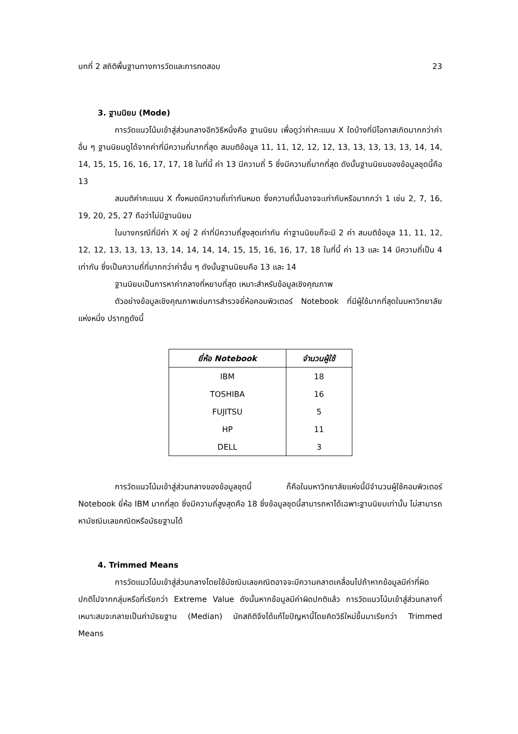บทที่ 2 สถิติพื้นฐานทางการวัดและการทดสอบ 23
3. ฐานนิยม (Mode)
การวัดแนวโน้มเข้าสู่ส่วนกลางอีกวิธีหนึ่งคือ ฐานนิยม เพื่อดูว่าค่าคะแนน X ใดบ้างที่มีโอกาสเกิดมากกว่าค่าอื่น ๆ ฐานนิยมดูได้จากค่าที่มีความถี่มากที่สุด สมมติข้อมูล 11, 11, 12, 12, 12, 13, 13, 13, 13, 13, 14, 14, 14, 15, 15, 16, 16, 17, 17, 18 ในที่นี้ ค่า 13 มีความถี่ 5 ซึ่งมีความถี่มากที่สุด ดังนั้นฐานนิยมของข้อมูลชุดนี้คือ 13
สมมติค่าคะแนน X ทั้งหมดมีความถี่เท่ากันหมด ซึ่งความถี่นั้นอาจจะเท่ากับหรือมากกว่า 1 เช่น 2, 7, 16, 19, 20, 25, 27 ถือว่าไม่มีฐานนิยม
ในบางกรณีที่มีค่า X อยู่ 2 ค่าที่มีความถี่สูงสุดเท่ากัน ค่าฐานนิยมก็จะมี 2 ค่า สมมติข้อมูล 11, 11, 12, 12, 12, 13, 13, 13, 13, 14, 14, 14, 14, 15, 15, 16, 16, 17, 18 ในที่นี้ ค่า 13 และ 14 มีความถี่เป็น 4 เท่ากัน ซึ่งเป็นความถี่ที่มากกว่าค่าอื่น ๆ ดังนั้นฐานนิยมคือ 13 และ 14
ฐานนิยมเป็นการหาค่ากลางที่หยาบที่สุด เหมาะสำหรับข้อมูลเชิงคุณภาพ
ตัวอย่างข้อมูลเชิงคุณภาพเช่นการสำรวจยี่ห้อคอมพิวเตอร์ Notebook ที่มีผู้ใช้มากที่สุดในมหาวิทยาลัยแห่งหนึ่ง ปรากฏดังนี้
| ยี่ห้อ Notebook | จำนวนผู้ใช้ |
| --- | --- |
| IBM | 18 |
| TOSHIBA | 16 |
| FUJITSU | 5 |
| HP | 11 |
| DELL | 3 |
การวัดแนวโน้มเข้าสู่ส่วนกลางของข้อมูลชุดนี้ ก็คือในมหาวิทยาลัยแห่งนี้มีจำนวนผู้ใช้คอมพิวเตอร์ Notebook ยี่ห้อ IBM มากที่สุด ซึ่งมีความถี่สูงสุดคือ 18 ซึ่งข้อมูลชุดนี้สามารถหาได้เฉพาะฐานนิยมเท่านั้น ไม่สามารถหามัชฌิมเลขคณิตหรือมัธยฐานได้
4. Trimmed Means
การวัดแนวโน้มเข้าสู่ส่วนกลางโดยใช้มัชฌิมเลขคณิตอาจจะมีความคลาดเคลื่อนไปถ้าหากข้อมูลมีค่าที่ผิดปกติไปจากกลุ่มหรือที่เรียกว่า Extreme Value ดังนั้นหากข้อมูลมีค่าผิดปกติแล้ว การวัดแนวโน้มเข้าสู่ส่วนกลางที่เหมาะสมจะกลายเป็นค่ามัธยฐาน (Median) นักสถิติจึงได้แก้ไขปัญหานี้โดยคิดวิธีใหม่ขึ้นมาเรียกว่า Trimmed Means